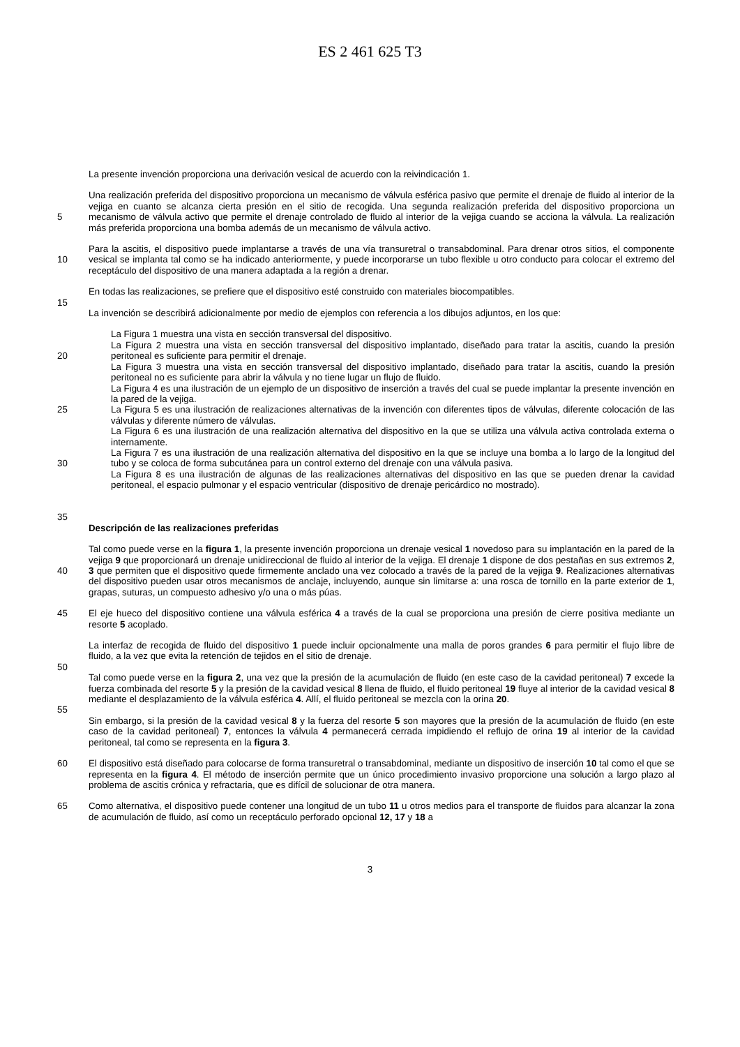ES 2 461 625 T3
La presente invención proporciona una derivación vesical de acuerdo con la reivindicación 1.
5 Una realización preferida del dispositivo proporciona un mecanismo de válvula esférica pasivo que permite el drenaje de fluido al interior de la vejiga en cuanto se alcanza cierta presión en el sitio de recogida. Una segunda realización preferida del dispositivo proporciona un mecanismo de válvula activo que permite el drenaje controlado de fluido al interior de la vejiga cuando se acciona la válvula. La realización más preferida proporciona una bomba además de un mecanismo de válvula activo.
10 Para la ascitis, el dispositivo puede implantarse a través de una vía transuretral o transabdominal. Para drenar otros sitios, el componente vesical se implanta tal como se ha indicado anteriormente, y puede incorporarse un tubo flexible u otro conducto para colocar el extremo del receptáculo del dispositivo de una manera adaptada a la región a drenar.
En todas las realizaciones, se prefiere que el dispositivo esté construido con materiales biocompatibles.
15
La invención se describirá adicionalmente por medio de ejemplos con referencia a los dibujos adjuntos, en los que:
20
25
30
35
La Figura 1 muestra una vista en sección transversal del dispositivo.
La Figura 2 muestra una vista en sección transversal del dispositivo implantado, diseñado para tratar la ascitis, cuando la presión peritoneal es suficiente para permitir el drenaje.
La Figura 3 muestra una vista en sección transversal del dispositivo implantado, diseñado para tratar la ascitis, cuando la presión peritoneal no es suficiente para abrir la válvula y no tiene lugar un flujo de fluido.
La Figura 4 es una ilustración de un ejemplo de un dispositivo de inserción a través del cual se puede implantar la presente invención en la pared de la vejiga.
La Figura 5 es una ilustración de realizaciones alternativas de la invención con diferentes tipos de válvulas, diferente colocación de las válvulas y diferente número de válvulas.
La Figura 6 es una ilustración de una realización alternativa del dispositivo en la que se utiliza una válvula activa controlada externa o internamente.
La Figura 7 es una ilustración de una realización alternativa del dispositivo en la que se incluye una bomba a lo largo de la longitud del tubo y se coloca de forma subcutánea para un control externo del drenaje con una válvula pasiva.
La Figura 8 es una ilustración de algunas de las realizaciones alternativas del dispositivo en las que se pueden drenar la cavidad peritoneal, el espacio pulmonar y el espacio ventricular (dispositivo de drenaje pericárdico no mostrado).
Descripción de las realizaciones preferidas
40 Tal como puede verse en la figura 1, la presente invención proporciona un drenaje vesical 1 novedoso para su implantación en la pared de la vejiga 9 que proporcionará un drenaje unidireccional de fluido al interior de la vejiga. El drenaje 1 dispone de dos pestañas en sus extremos 2, 3 que permiten que el dispositivo quede firmemente anclado una vez colocado a través de la pared de la vejiga 9. Realizaciones alternativas del dispositivo pueden usar otros mecanismos de anclaje, incluyendo, aunque sin limitarse a: una rosca de tornillo en la parte exterior de 1, grapas, suturas, un compuesto adhesivo y/o una o más púas.
45 El eje hueco del dispositivo contiene una válvula esférica 4 a través de la cual se proporciona una presión de cierre positiva mediante un resorte 5 acoplado.
La interfaz de recogida de fluido del dispositivo 1 puede incluir opcionalmente una malla de poros grandes 6 para permitir el flujo libre de fluido, a la vez que evita la retención de tejidos en el sitio de drenaje.
50
Tal como puede verse en la figura 2, una vez que la presión de la acumulación de fluido (en este caso de la cavidad peritoneal) 7 excede la fuerza combinada del resorte 5 y la presión de la cavidad vesical 8 llena de fluido, el fluido peritoneal 19 fluye al interior de la cavidad vesical 8 mediante el desplazamiento de la válvula esférica 4. Allí, el fluido peritoneal se mezcla con la orina 20.
55
Sin embargo, si la presión de la cavidad vesical 8 y la fuerza del resorte 5 son mayores que la presión de la acumulación de fluido (en este caso de la cavidad peritoneal) 7, entonces la válvula 4 permanecerá cerrada impidiendo el reflujo de orina 19 al interior de la cavidad peritoneal, tal como se representa en la figura 3.
60 El dispositivo está diseñado para colocarse de forma transuretral o transabdominal, mediante un dispositivo de inserción 10 tal como el que se representa en la figura 4. El método de inserción permite que un único procedimiento invasivo proporcione una solución a largo plazo al problema de ascitis crónica y refractaria, que es difícil de solucionar de otra manera.
65 Como alternativa, el dispositivo puede contener una longitud de un tubo 11 u otros medios para el transporte de fluidos para alcanzar la zona de acumulación de fluido, así como un receptáculo perforado opcional 12, 17 y 18 a
3